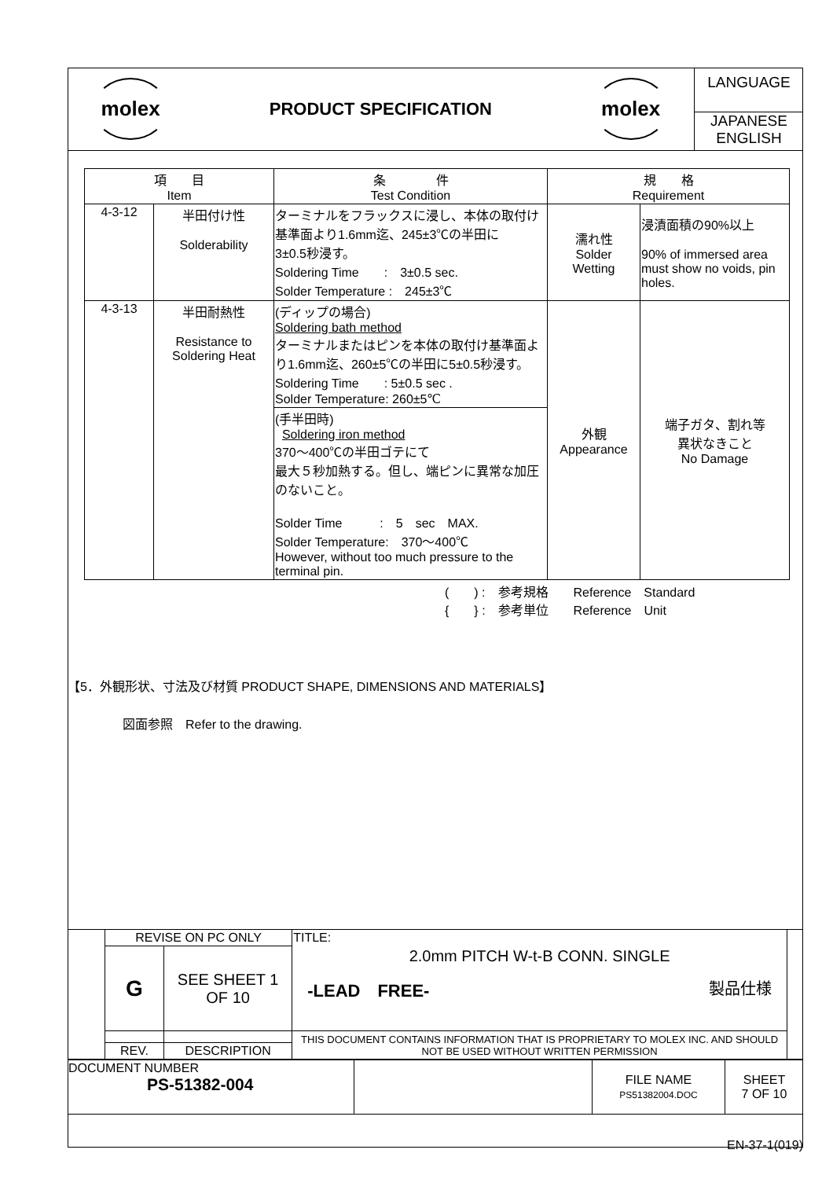| molex | PRODUCT SPECIFICATION | molex | LANGUAGE JAPANESE ENGLISH |
| 項 目 Item | | 条 件 Test Condition | 規 格 Requirement | |
| --- | --- | --- | --- | --- |
| 4-3-12 | 半田付け性 Solderability | ターミナルをフラックスに浸し、本体の取付け基準面より1.6mm迄、245±3℃の半田に 3±0.5秒浸す。 Soldering Time : 3±0.5 sec. Solder Temperature : 245±3℃ | 濡れ性 Solder Wetting | 浸漬面積の90%以上 90% of immersed area must show no voids, pin holes. |
| 4-3-13 | 半田耐熱性 Resistance to Soldering Heat | (ディップの場合) Soldering bath method ターミナルまたはピンを本体の取付け基準面より1.6mm迄、260±5℃の半田に5±0.5秒浸す。 Soldering Time : 5±0.5 sec . Solder Temperature: 260±5℃ | 外観 Appearance | 端子ガタ、割れ等 異状なきこと No Damage |
| | | (手半田時) Soldering iron method 370～400℃の半田ゴテにて 最大５秒加熱する。但し、端ピンに異常な加圧のないこと。 Solder Time : 5 sec MAX. Solder Temperature: 370～400℃ However, without too much pressure to the terminal pin. | | |
(　　) :　参考規格　　Reference　Standard
{　　} :　参考単位　　Reference　Unit
【5．外観形状、寸法及び材質 PRODUCT SHAPE, DIMENSIONS AND MATERIALS】
図面参照　Refer to the drawing.
| | REVISE ON PC ONLY | | TITLE: | |
| | G | SEE SHEET 1 OF 10 | 2.0mm PITCH W-t-B CONN. SINGLE -LEAD FREE- 製品仕様 | |
| | | | THIS DOCUMENT CONTAINS INFORMATION THAT IS PROPRIETARY TO MOLEX INC. AND SHOULD NOT BE USED WITHOUT WRITTEN PERMISSION | |
| | REV. | DESCRIPTION | | |
| DOCUMENT NUMBER PS-51382-004 | | FILE NAME PS51382004.DOC | SHEET 7 OF 10 |
EN-37-1(019)